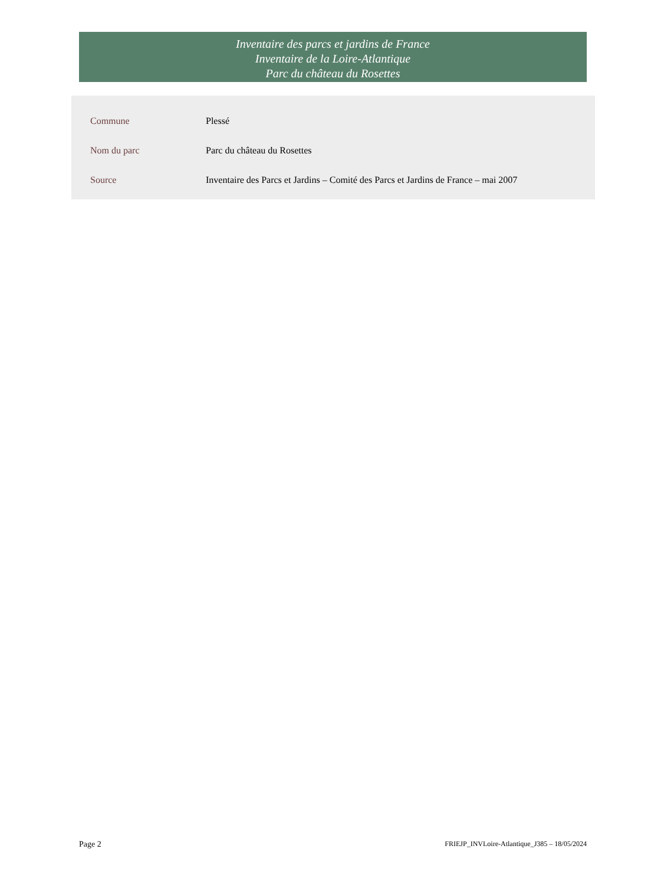Inventaire des parcs et jardins de France
Inventaire de la Loire-Atlantique
Parc du château du Rosettes
| Commune | Plessé |
| Nom du parc | Parc du château du Rosettes |
| Source | Inventaire des Parcs et Jardins – Comité des Parcs et Jardins de France – mai 2007 |
Page 2 FRIEJP_INVLoire-Atlantique_J385 – 18/05/2024